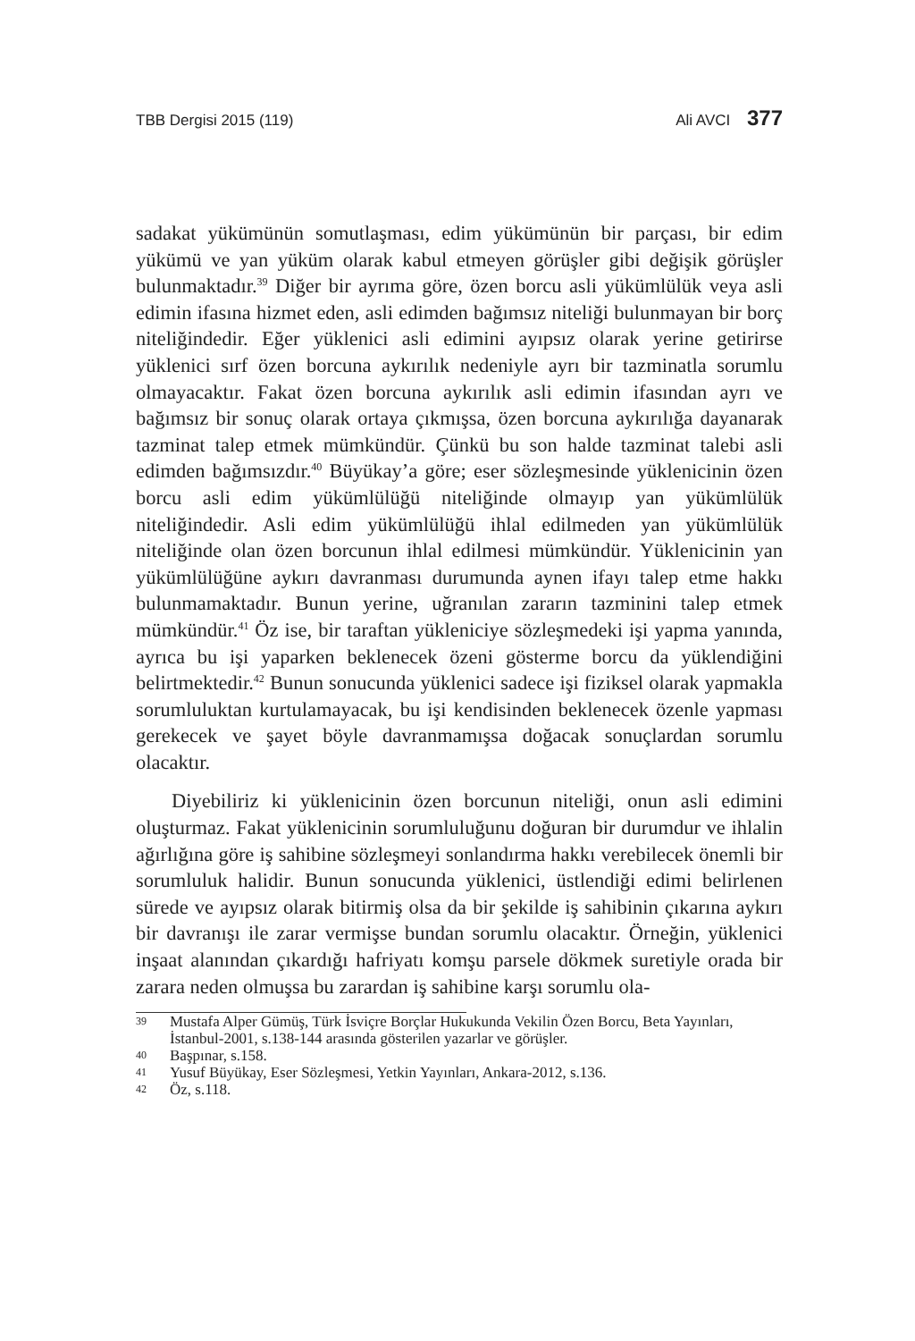TBB Dergisi 2015 (119) Ali AVCI 377
sadakat yükümünün somutlaşması, edim yükümünün bir parçası, bir edim yükümü ve yan yüküm olarak kabul etmeyen görüşler gibi değişik görüşler bulunmaktadır.<sup>39</sup> Diğer bir ayrıma göre, özen borcu asli yükümlülük veya asli edimin ifasına hizmet eden, asli edimden bağımsız niteliği bulunmayan bir borç niteliğindedir. Eğer yüklenici asli edimini ayıpsız olarak yerine getirirse yüklenici sırf özen borcuna aykırılık nedeniyle ayrı bir tazminatla sorumlu olmayacaktır. Fakat özen borcuna aykırılık asli edimin ifasından ayrı ve bağımsız bir sonuç olarak ortaya çıkmışsa, özen borcuna aykırılığa dayanarak tazminat talep etmek mümkündür. Çünkü bu son halde tazminat talebi asli edimden bağımsızdır.<sup>40</sup> Büyükay’a göre; eser sözleşmesinde yüklenicinin özen borcu asli edim yükümlülüğü niteliğinde olmayıp yan yükümlülük niteliğindedir. Asli edim yükümlülüğü ihlal edilmeden yan yükümlülük niteliğinde olan özen borcunun ihlal edilmesi mümkündür. Yüklenicinin yan yükümlülüğüne aykırı davranması durumunda aynen ifayı talep etme hakkı bulunmamaktadır. Bunun yerine, uğranılan zararın tazminini talep etmek mümkündür.<sup>41</sup> Öz ise, bir taraftan yükleniciye sözleşmedeki işi yapma yanında, ayrıca bu işi yaparken beklenecek özeni gösterme borcu da yüklendiğini belirtmektedir.<sup>42</sup> Bunun sonucunda yüklenici sadece işi fiziksel olarak yapmakla sorumluluktan kurtulamayacak, bu işi kendisinden beklenecek özenle yapması gerekecek ve şayet böyle davranmamışsa doğacak sonuçlardan sorumlu olacaktır.
Diyebiliriz ki yüklenicinin özen borcunun niteliği, onun asli edimini oluşturmaz. Fakat yüklenicinin sorumluluğunu doğuran bir durumdur ve ihlalin ağırlığına göre iş sahibine sözleşmeyi sonlandırma hakkı verebilecek önemli bir sorumluluk halidir. Bunun sonucunda yüklenici, üstlendiği edimi belirlenen sürede ve ayıpsız olarak bitirmiş olsa da bir şekilde iş sahibinin çıkarına aykırı bir davranışı ile zarar vermişse bundan sorumlu olacaktır. Örneğin, yüklenici inşaat alanından çıkardığı hafriyatı komşu parsele dökmek suretiyle orada bir zarara neden olmuşsa bu zarardan iş sahibine karşı sorumlu ola-
39 Mustafa Alper Gümüş, Türk İsviçre Borçlar Hukukunda Vekilin Özen Borcu, Beta Yayınları, İstanbul-2001, s.138-144 arasında gösterilen yazarlar ve görüşler.
40 Başpınar, s.158.
41 Yusuf Büyükay, Eser Sözleşmesi, Yetkin Yayınları, Ankara-2012, s.136.
42 Öz, s.118.